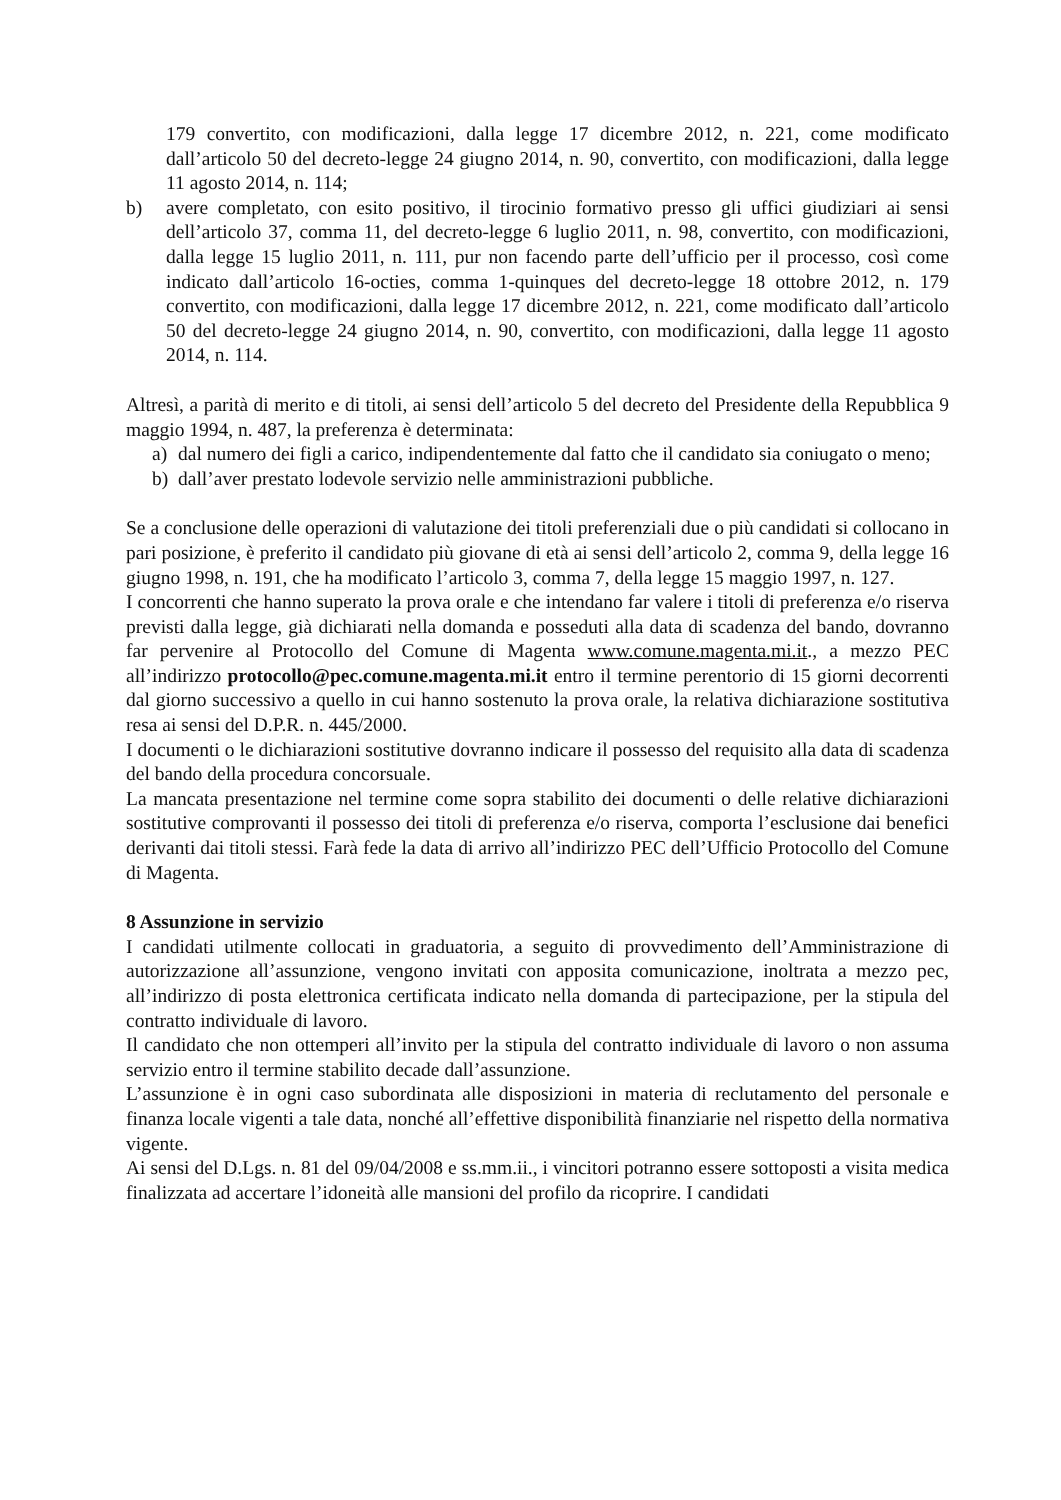179 convertito, con modificazioni, dalla legge 17 dicembre 2012, n. 221, come modificato dall’articolo 50 del decreto-legge 24 giugno 2014, n. 90, convertito, con modificazioni, dalla legge 11 agosto 2014, n. 114;
b) avere completato, con esito positivo, il tirocinio formativo presso gli uffici giudiziari ai sensi dell’articolo 37, comma 11, del decreto-legge 6 luglio 2011, n. 98, convertito, con modificazioni, dalla legge 15 luglio 2011, n. 111, pur non facendo parte dell’ufficio per il processo, così come indicato dall’articolo 16-octies, comma 1-quinques del decreto-legge 18 ottobre 2012, n. 179 convertito, con modificazioni, dalla legge 17 dicembre 2012, n. 221, come modificato dall’articolo 50 del decreto-legge 24 giugno 2014, n. 90, convertito, con modificazioni, dalla legge 11 agosto 2014, n. 114.
Altresì, a parità di merito e di titoli, ai sensi dell’articolo 5 del decreto del Presidente della Repubblica 9 maggio 1994, n. 487, la preferenza è determinata:
a) dal numero dei figli a carico, indipendentemente dal fatto che il candidato sia coniugato o meno;
b) dall’aver prestato lodevole servizio nelle amministrazioni pubbliche.
Se a conclusione delle operazioni di valutazione dei titoli preferenziali due o più candidati si collocano in pari posizione, è preferito il candidato più giovane di età ai sensi dell’articolo 2, comma 9, della legge 16 giugno 1998, n. 191, che ha modificato l’articolo 3, comma 7, della legge 15 maggio 1997, n. 127.
I concorrenti che hanno superato la prova orale e che intendano far valere i titoli di preferenza e/o riserva previsti dalla legge, già dichiarati nella domanda e posseduti alla data di scadenza del bando, dovranno far pervenire al Protocollo del Comune di Magenta www.comune.magenta.mi.it., a mezzo PEC all’indirizzo protocollo@pec.comune.magenta.mi.it entro il termine perentorio di 15 giorni decorrenti dal giorno successivo a quello in cui hanno sostenuto la prova orale, la relativa dichiarazione sostitutiva resa ai sensi del D.P.R. n. 445/2000.
I documenti o le dichiarazioni sostitutive dovranno indicare il possesso del requisito alla data di scadenza del bando della procedura concorsuale.
La mancata presentazione nel termine come sopra stabilito dei documenti o delle relative dichiarazioni sostitutive comprovanti il possesso dei titoli di preferenza e/o riserva, comporta l’esclusione dai benefici derivanti dai titoli stessi. Farà fede la data di arrivo all’indirizzo PEC dell’Ufficio Protocollo del Comune di Magenta.
8 Assunzione in servizio
I candidati utilmente collocati in graduatoria, a seguito di provvedimento dell’Amministrazione di autorizzazione all’assunzione, vengono invitati con apposita comunicazione, inoltrata a mezzo pec, all’indirizzo di posta elettronica certificata indicato nella domanda di partecipazione, per la stipula del contratto individuale di lavoro.
Il candidato che non ottemperi all’invito per la stipula del contratto individuale di lavoro o non assuma servizio entro il termine stabilito decade dall’assunzione.
L’assunzione è in ogni caso subordinata alle disposizioni in materia di reclutamento del personale e finanza locale vigenti a tale data, nonché all’effettive disponibilità finanziarie nel rispetto della normativa vigente.
Ai sensi del D.Lgs. n. 81 del 09/04/2008 e ss.mm.ii., i vincitori potranno essere sottoposti a visita medica finalizzata ad accertare l’idoneità alle mansioni del profilo da ricoprire. I candidati